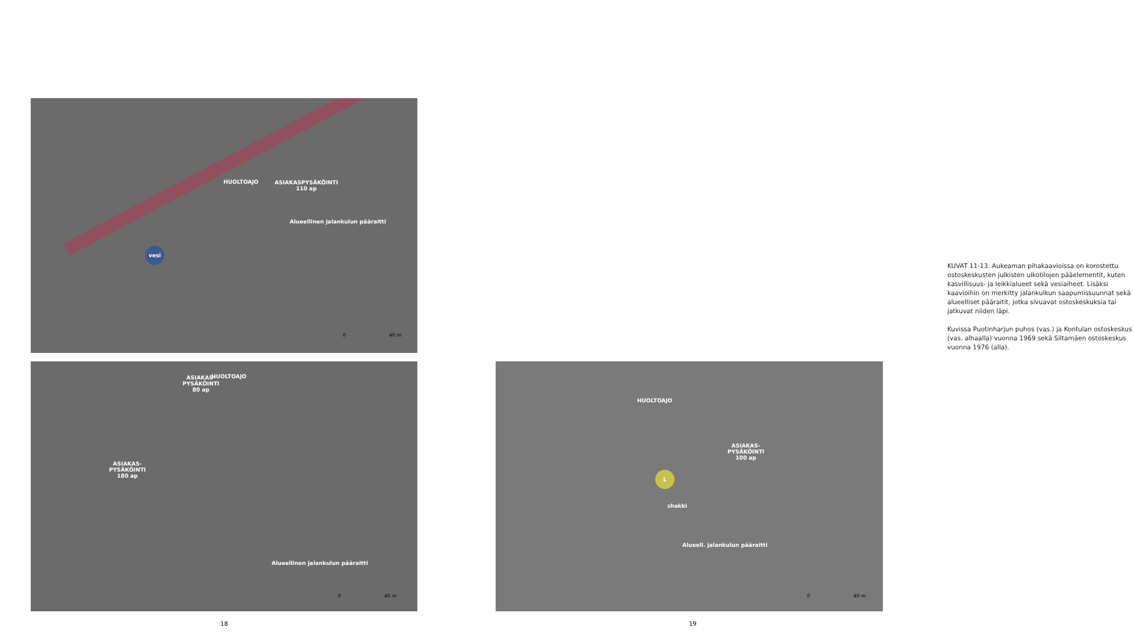HUOLTOAJO
ASIAKASPYSÄKÖINTI
110 ap
vesi
Alueellinen jalankulun pääraitti
0 40 m
ASIAKAS-
PYSÄKÖINTI
80 ap
HUOLTOAJO
ASIAKAS-
PYSÄKÖINTI
180 ap
Alueellinen jalankulun pääraitti
0 40 m
18
KUVAT 11-13. Aukeaman pihakaavioissa on korostettu ostoskeskusten julkisten ulkotilojen pääelementit, kuten kasvillisuus- ja leikkialueet sekä vesiaiheet. Lisäksi kaavioihin on merkitty jalankulkun saapumissuunnat sekä alueelliset pääraitit, jotka sivuavat ostoskeskuksia tai jatkuvat niiden läpi.
Kuvissa Puotinharjun puhos (vas.) ja Kontulan ostoskeskus (vas. alhaalla) vuonna 1969 sekä Siltamäen ostoskeskus vuonna 1976 (alla).
HUOLTOAJO
ASIAKAS-
PYSÄKÖINTI
100 ap
L
shakki
Alueell. jalankulun pääraitti
0 40 m
19